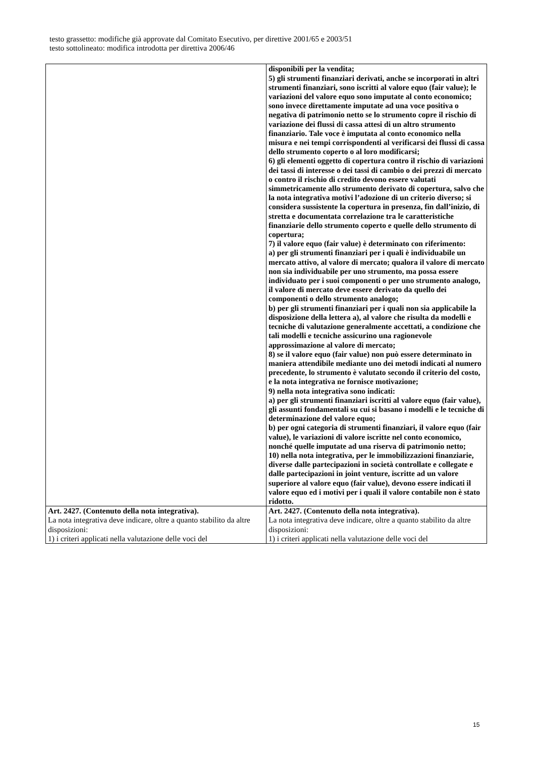testo grassetto: modifiche già approvate dal Comitato Esecutivo, per direttive 2001/65 e 2003/51
testo sottolineato: modifica introdotta per direttiva 2006/46
| | disponibili per la vendita; 5) gli strumenti finanziari derivati, anche se incorporati in altri strumenti finanziari, sono iscritti al valore equo (fair value); le variazioni del valore equo sono imputate al conto economico; sono invece direttamente imputate ad una voce positiva o negativa di patrimonio netto se lo strumento copre il rischio di variazione dei flussi di cassa attesi di un altro strumento finanziario. Tale voce è imputata al conto economico nella misura e nei tempi corrispondenti al verificarsi dei flussi di cassa dello strumento coperto o al loro modificarsi; 6) gli elementi oggetto di copertura contro il rischio di variazioni dei tassi di interesse o dei tassi di cambio o dei prezzi di mercato o contro il rischio di credito devono essere valutati simmetricamente allo strumento derivato di copertura, salvo che la nota integrativa motivi l’adozione di un criterio diverso; si considera sussistente la copertura in presenza, fin dall’inizio, di stretta e documentata correlazione tra le caratteristiche finanziarie dello strumento coperto e quelle dello strumento di copertura; 7) il valore equo (fair value) è determinato con riferimento: a) per gli strumenti finanziari per i quali è individuabile un mercato attivo, al valore di mercato; qualora il valore di mercato non sia individuabile per uno strumento, ma possa essere individuato per i suoi componenti o per uno strumento analogo, il valore di mercato deve essere derivato da quello dei componenti o dello strumento analogo; b) per gli strumenti finanziari per i quali non sia applicabile la disposizione della lettera a), al valore che risulta da modelli e tecniche di valutazione generalmente accettati, a condizione che tali modelli e tecniche assicurino una ragionevole approssimazione al valore di mercato; 8) se il valore equo (fair value) non può essere determinato in maniera attendibile mediante uno dei metodi indicati al numero precedente, lo strumento è valutato secondo il criterio del costo, e la nota integrativa ne fornisce motivazione; 9) nella nota integrativa sono indicati: a) per gli strumenti finanziari iscritti al valore equo (fair value), gli assunti fondamentali su cui si basano i modelli e le tecniche di determinazione del valore equo; b) per ogni categoria di strumenti finanziari, il valore equo (fair value), le variazioni di valore iscritte nel conto economico, nonché quelle imputate ad una riserva di patrimonio netto; 10) nella nota integrativa, per le immobilizzazioni finanziarie, diverse dalle partecipazioni in società controllate e collegate e dalle partecipazioni in joint venture, iscritte ad un valore superiore al valore equo (fair value), devono essere indicati il valore equo ed i motivi per i quali il valore contabile non è stato ridotto. |
| Art. 2427. (Contenuto della nota integrativa). La nota integrativa deve indicare, oltre a quanto stabilito da altre disposizioni: 1) i criteri applicati nella valutazione delle voci del | Art. 2427. (Contenuto della nota integrativa). La nota integrativa deve indicare, oltre a quanto stabilito da altre disposizioni: 1) i criteri applicati nella valutazione delle voci del |
15